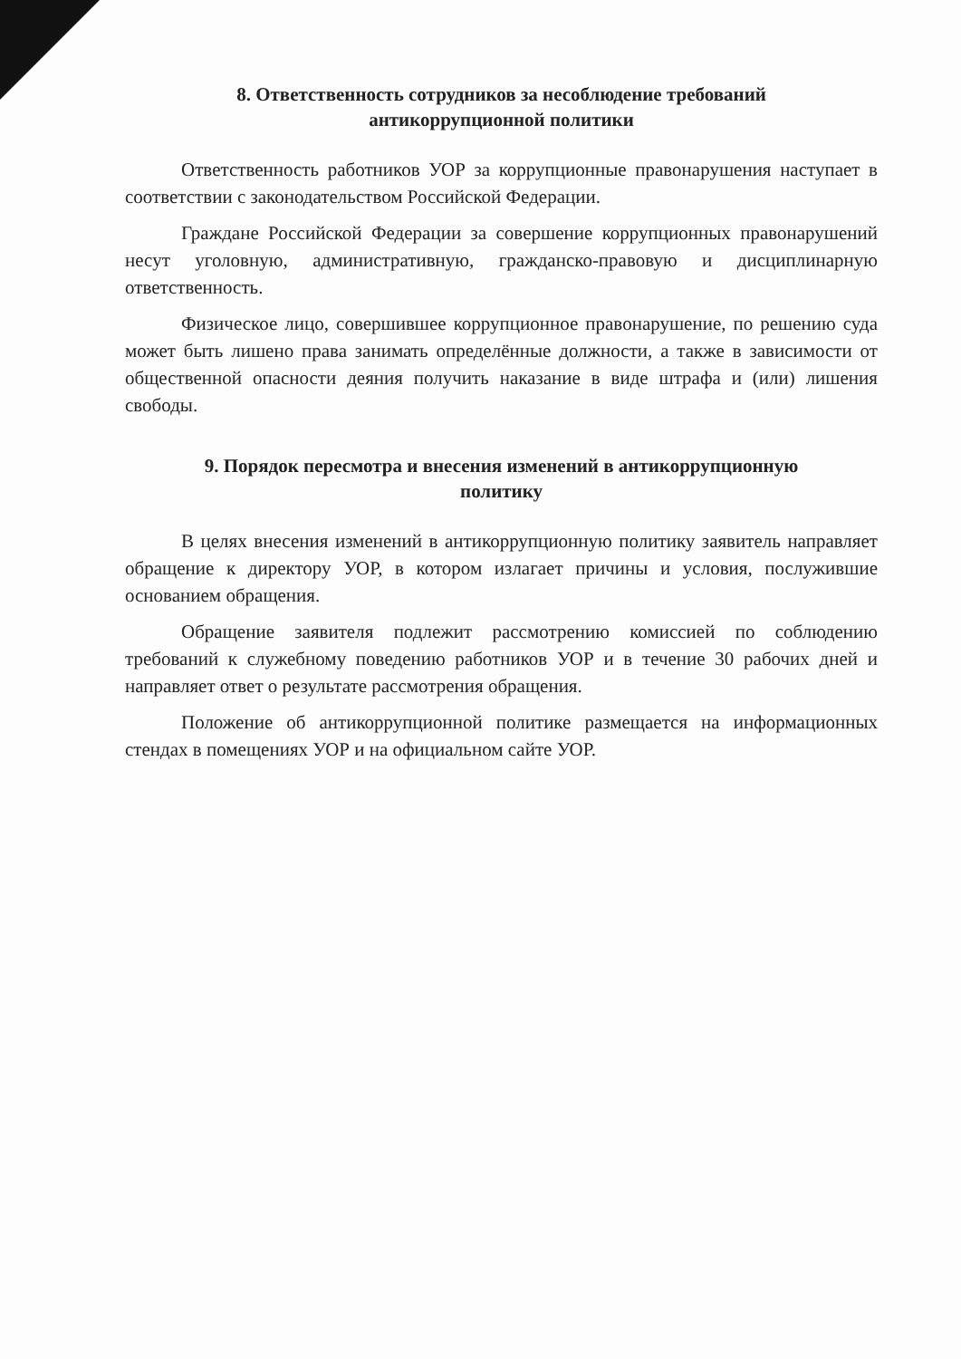8. Ответственность сотрудников за несоблюдение требований
антикоррупционной политики
Ответственность работников УОР за коррупционные правонарушения наступает в соответствии с законодательством Российской Федерации.
Граждане Российской Федерации за совершение коррупционных правонарушений несут уголовную, административную, гражданско-правовую и дисциплинарную ответственность.
Физическое лицо, совершившее коррупционное правонарушение, по решению суда может быть лишено права занимать определённые должности, а также в зависимости от общественной опасности деяния получить наказание в виде штрафа и (или) лишения свободы.
9. Порядок пересмотра и внесения изменений в антикоррупционную
политику
В целях внесения изменений в антикоррупционную политику заявитель направляет обращение к директору УОР, в котором излагает причины и условия, послужившие основанием обращения.
Обращение заявителя подлежит рассмотрению комиссией по соблюдению требований к служебному поведению работников УОР и в течение 30 рабочих дней и направляет ответ о результате рассмотрения обращения.
Положение об антикоррупционной политике размещается на информационных стендах в помещениях УОР и на официальном сайте УОР.